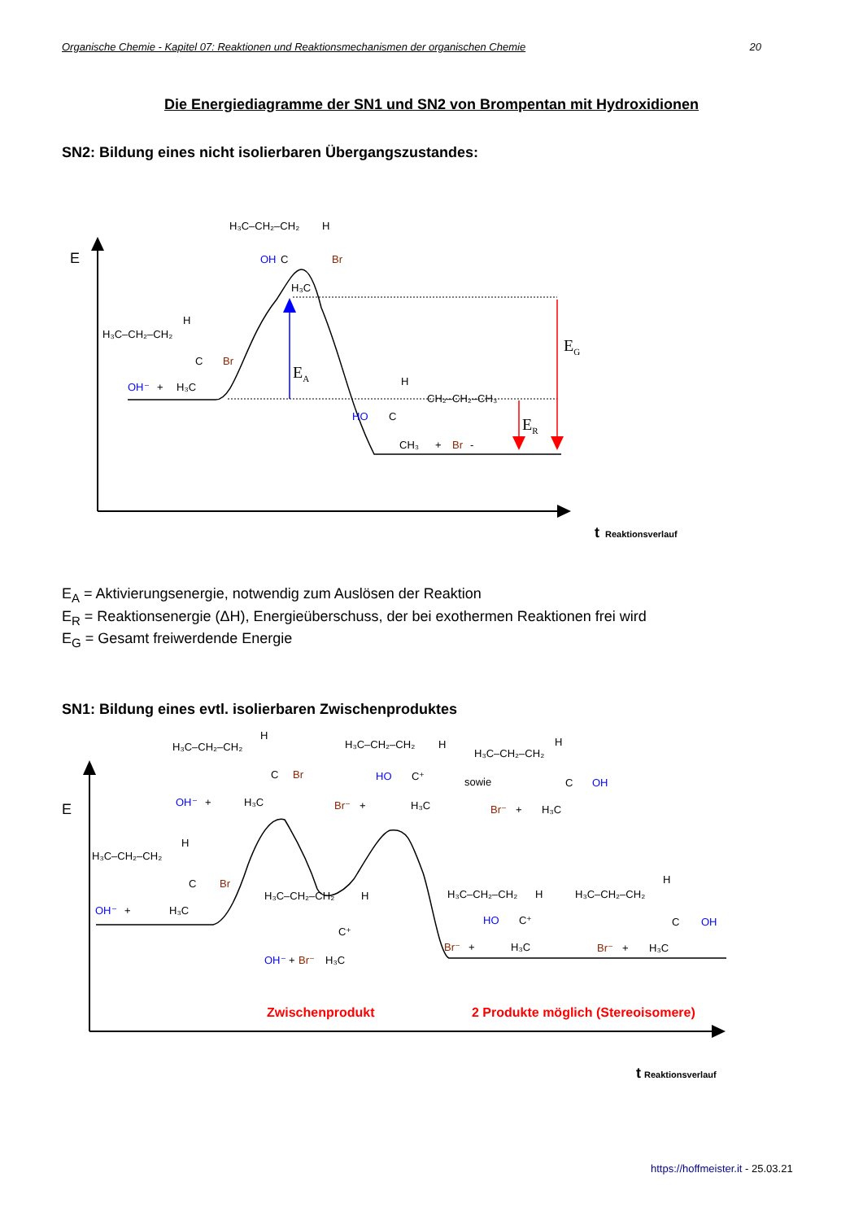Organische Chemie - Kapitel 07: Reaktionen und Reaktionsmechanismen der organischen Chemie 20
Die Energiediagramme der SN1 und SN2 von Brompentan mit Hydroxidionen
SN2: Bildung eines nicht isolierbaren Übergangszustandes:
E
EA
EG
ER
H₃C–CH₂–CH₂
H
OH
C
Br
H₃C
H₃C–CH₂–CH₂
H
C
Br
OH⁻
+
H₃C
H
CH₂–CH₂–CH₃
HO
C
CH₃
+
Br
-
t
Reaktionsverlauf
E<sub>A</sub> = Aktivierungsenergie, notwendig zum Auslösen der Reaktion
E<sub>R</sub> = Reaktionsenergie (ΔH), Energieüberschuss, der bei exothermen Reaktionen frei wird
E<sub>G</sub> = Gesamt freiwerdende Energie
SN1: Bildung eines evtl. isolierbaren Zwischenproduktes
E
H₃C–CH₂–CH₂
H
C
Br
OH⁻
+
H₃C
H₃C–CH₂–CH₂
H
HO
C⁺
Br⁻
+
H₃C
sowie
H₃C–CH₂–CH₂
H
C
OH
Br⁻
+
H₃C
H₃C–CH₂–CH₂
H
C
Br
OH⁻
+
H₃C
H₃C–CH₂–CH₂
H
C⁺
OH⁻
+
Br⁻
H₃C
H₃C–CH₂–CH₂
H
HO
C⁺
Br⁻
+
H₃C
H₃C–CH₂–CH₂
H
C
OH
Br⁻
+
H₃C
Zwischenprodukt
2 Produkte möglich (Stereoisomere)
t
Reaktionsverlauf
https://hoffmeister.it - 25.03.21